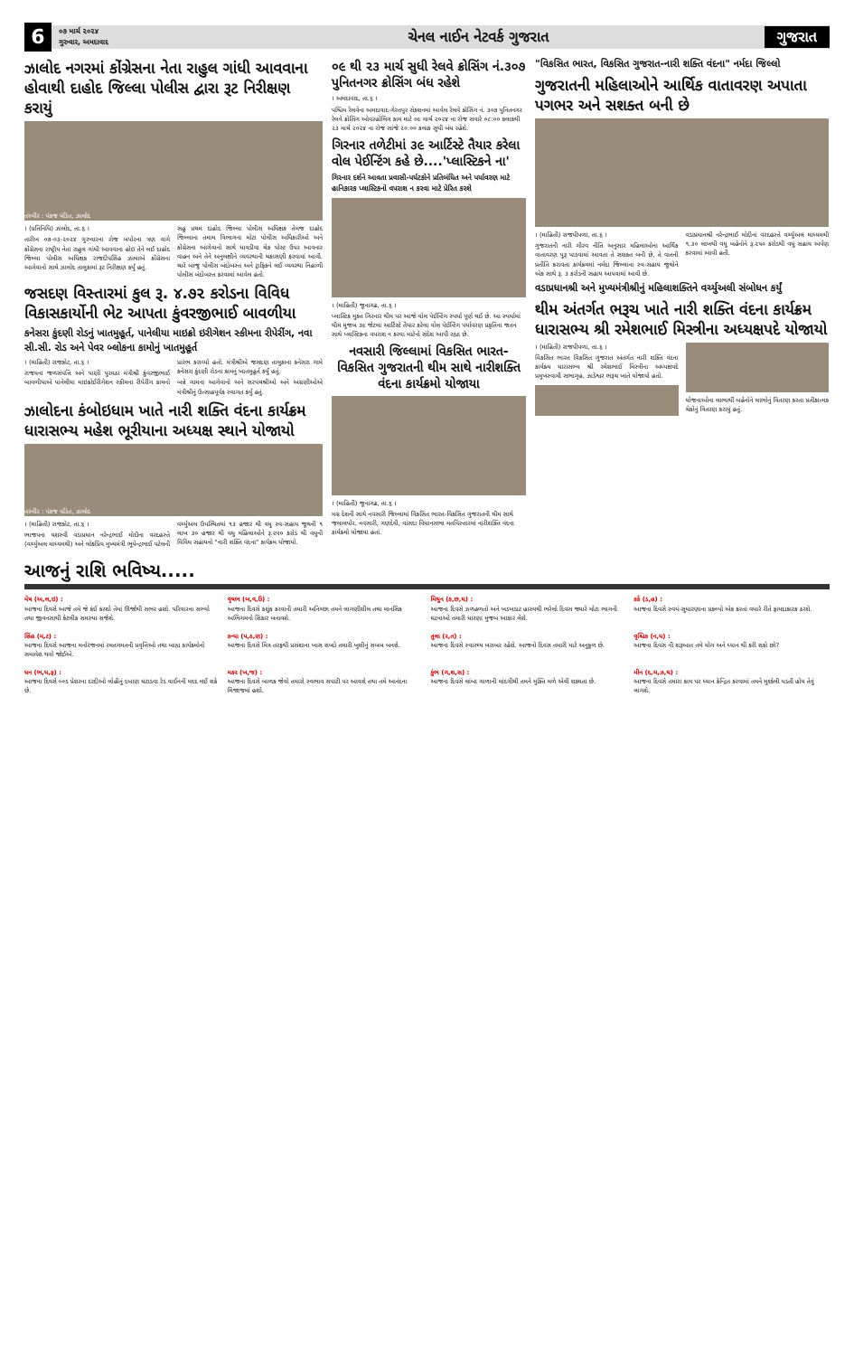6
૦૭ માર્ચ ૨૦૨૪
ગુરુવાર, અમદાવાદ
ચેનલ નાઈન નેટવર્ક ગુજરાત ગુજરાત
ઝાલોદ નગરમાં કોંગ્રેસના નેતા રાહુલ ગાંધી આવવાના હોવાથી દાહોદ જિલ્લા પોલીસ દ્વારા રૂટ નિરીક્ષણ કરાયું
તસ્વીર : પંકજ પંડિત, ઝાલોદ
। (પ્રતિનિધિ) ઝાલોદ, તા.૬ ।
તારીખ ૦૭-૦૩-૨૦૨૪ ગુરુવારના રોજ બપોરના ત્રણ વાગે કોંગ્રેસના રાષ્ટ્રીય નેતા રાહુલ ગાંધી આવવાના હોઇ તેને લઈ દાહોદ જિલ્લા પોલીસ અધિક્ષક રાજદીપસિંહ ઝાલાએ કોંગ્રેસના આગેવાનો સાથે ઝાલોદ તાલુકામાં રૂટ નિરીક્ષણ કર્યું હતું.
સહુ પ્રથમ દાહોદ જિલ્લા પોલીસ અધિક્ષક તેમજ દાહોદ જિલ્લાના તમામ વિભાગના મોટા પોલીસ અધિકારીઓ અને કોંગ્રેસના આગેવાનો સાથે ધાવડીયા ચેક પોસ્ટ ઉપર આવનાર વાહન અને તેને અનુલક્ષીને વ્યવસ્થાની ચકાસણી કરવામાં આવી. ચારે બાજુ પોલીસ બંદોબસ્ત અને ટ્રાફિકને લઈ વ્યવસ્થા નિહાળી પોલીસ બંદોબસ્ત કરવામાં આવેલ હતો.
જસદણ વિસ્તારમાં કુલ રૂ. ૪.૭૨ કરોડના વિવિધ વિકાસકાર્યોની ભેટ આપતા કુંવરજીભાઈ બાવળીયા
કનેસરા કુંદણી રોડનું ખાતમુહૂર્ત, પાનેલીયા માઇક્રો ઇરીગેશન સ્કીમના રીપેરીંગ, નવા સી.સી. રોડ અને પેવર બ્લોકના કામોનું ખાતમુહૂર્ત
। (માહિતી) રાજકોટ, તા.૬ ।
રાજયના જળસંપત્તિ અને પાણી પુરવઠા મંત્રીશ્રી કુંવરજીભાઈ બાવળીયાએ પાનેલીયા માઇક્રોઈરીગેશન સ્કીમના રીપેરીંગ કામનો પ્રારંભ કરાવ્યો હતો. મંત્રીશ્રીએ જસદણ તાલુકાના કનેસરા ગામે કનેસરા કુંદણી રોડના કામનું ખાતમુહૂર્ત કર્યું હતું.
બન્ને ગામના આગેવાનો અને સરપંચશ્રીઓ અને અગ્રણીઓએ મંત્રીશ્રીનું ઉત્સાહપૂર્વક સ્વાગત કર્યું હતું.
ઝાલોદના કંબોઇધામ ખાતે નારી શક્તિ વંદના કાર્યક્રમ ધારાસભ્ય મહેશ ભૂરીયાના અધ્યક્ષ સ્થાને યોજાયો
તસ્વીર : પંકજ પંડિત, ઝાલોદ
। (માહિતી) રાજકોટ, તા.૬ ।
ભાજપના યશસ્વી વડાપ્રધાન નરેન્દ્રભાઈ મોદીના વરદહસ્તે (વર્ચ્યુઅલ માધ્યમથી) અને લોકપ્રિય મુખ્યમંત્રી ભૂપેન્દ્રભાઈ પટેલની વર્ચ્યુઅલ ઉપસ્થિતમાં ૧૩ હજાર થી વધુ સ્વ-સહાય જૂથની ૧ લાખ ૩૦ હજાર થી વધુ મહિલાઓને રૂ.૨૫૦ કરોડ થી વધુની વિવિધ સહાયનો "નારી શક્તિ વંદના" કાર્યક્રમ યોજાયો.
૦૯ થી ૨૩ માર્ચ સુધી રેલવે ક્રોસિંગ નં.૩૦૭ પુનિતનગર ક્રોસિંગ બંધ રહેશે
। અમદાવાદ, તા.૬ ।
પશ્ચિમ રેલવેના અમદાવાદ-ગેરતપુર સેક્શનમાં આવેલ રેલવે ક્રોસિંગ નં. ૩૦૭ પુનિતનગર રેલવે ક્રોસિંગ ઓવરહોલિંગ કામ માટે ૦૯ માર્ચ ૨૦૨૪ ના રોજ સવારે ૦૮:૦૦ કલાકથી ૨૩ માર્ચ ૨૦૨૪ ના રોજ સાંજે ૨૦:૦૦ કલાક સુધી બંધ રહેશે.
ગિરનાર તળેટીમાં ૩૯ આર્ટિસ્ટે તૈયાર કરેલા વોલ પેઈન્ટિંગ કહે છે....'પ્લાસ્ટિકને ના'
ગિરનાર દર્શને આવતા પ્રવાસી-પર્યટકોને પ્રતિબંધિત અને પર્યાવરણ માટે હાનિકારક પ્લાસ્ટિકનો વપરાશ ન કરવા માટે પ્રેરિત કરશે
। (માહિતી) જૂનાગઢ, તા.૬ ।
પ્લાસ્ટિક મુક્ત ગિરનાર થીમ પર આજે વોલ પેઈન્ટિંગ સ્પર્ધા પૂર્ણ થઈ છે. આ સ્પર્ધામાં થીમ મુજબ ૩૯ જેટલા આર્ટિસ્ટે તૈયાર કરેલા વોલ પેઈન્ટિંગ પર્યાવરણ પ્રકૃતિના જતન સાથે પ્લાસ્ટિકના વપરાશ ન કરવા માટેનો સંદેશ આપી રહ્યા છે.
નવસારી જિલ્લામાં વિકસિત ભારત-વિકસિત ગુજરાતની થીમ સાથે નારીશક્તિ વંદના કાર્યક્રમો યોજાયા
। (માહિતી) જૂનાગઢ, તા.૬ ।
મગ્ર દેશની સાથે નવસારી જિલ્લામાં વિકસિત ભારત-વિકસિત ગુજરાતની થીમ સાથે જલાલપોર, નવસારી, ગણદેવી, વાંસદા વિધાનસભા મતવિસ્તારમાં નારીશક્તિ વંદના કાર્યક્રમો યોજાયા હતાં.
"વિકસિત ભારત, વિકસિત ગુજરાત-નારી શક્તિ વંદના" નર્મદા જિલ્લો
ગુજરાતની મહિલાઓને આર્થિક વાતાવરણ અપાતા પગભર અને સશક્ત બની છે
। (માહિતી) રાજપીપળા, તા.૬ ।
ગુજરાતની નારી ગૌરવ નીતિ અનુસાર મહિલાઓના આર્થિક વાતાવરણ પુરૂ પાડવામાં આવતા તે સશક્ત બની છે, તે વાતની પ્રતીતિ કરાવતા કાર્યક્રમમાં નર્મદા જિલ્લાના સ્વ-સહાય જૂથોને એક સાથે રૂ. ૩ કરોડની સહાય આપવામાં આવી છે.
વડાપ્રધાનશ્રી નરેન્દ્રભાઈ મોદીનાં વરદહસ્તે વર્ચ્યુઅલ માધ્યમથી ૧.૩૦ લાખથી વધુ બહેનોને રૂ.૨૫૦ કરોડથી વધુ સહાય અર્પણ કરવામાં આવી હતી.
વડાપ્રધાનશ્રી અને મુખ્યમંત્રીશ્રીનું મહિલાશક્તિને વર્ચ્યુઅલી સંબોધન કર્યું
થીમ અંતર્ગત ભરૂચ ખાતે નારી શક્તિ વંદના કાર્યક્રમ ધારાસભ્ય શ્રી રમેશભાઈ મિસ્ત્રીના અધ્યક્ષપદે યોજાયો
। (માહિતી) રાજપીપળા, તા.૬ ।
વિકસિત ભારત વિકસિત ગુજરાત અંતર્ગત નારી શક્તિ વંદના કાર્યક્રમ ધારાસભ્ય શ્રી રમેશભાઈ મિસ્ત્રીના અધ્યક્ષપદે પ્રમુખસ્વામી સભાગૃહ, ઝાડેશ્વર ભરૂચ ખાતે યોજાયો હતો.
યોજનાઓના લાભાર્થી બહેનોને લાભોનું વિતરણ કરતા પ્રતીકાત્મક ચેકોનું વિતરણ કરાયું હતું.
આજનું રાશિ ભવિષ્ય.....
મેષ (અ,લ,ઇ) :
આજના દિવસે આજે તમે જે કંઈ કરશો તેમાં ઊર્જાથી સભર હશો. પરિવારના સભ્યો તથા જીવનસાથી કેટલીક સમસ્યા સર્જશે.
વૃષભ (બ,વ,ઉ) :
આજના દિવસે કશુંક કરવાની તમારી અનિચ્છા તમને લાગણીશીલ તથા માનસિક અભિગમનો શિકાર બનાવશે.
મિથુન (ક,છ,ઘ) :
આજના દિવસે ઝળહળતો અને ખડખડાટ હાસ્યથી ભરેલો દિવસ જ્યારે મોટા ભાગની ઘટનાઓ તમારી ધારણા મુજબ આકાર લેશે.
કર્ક (ડ,હ) :
આજના દિવસે સ્વયં-સુધારણાના પ્રકલ્પો એક કરતાં વધારે રીતે ફાયદાકારક ઠરશે.
સિંહ (મ,ટ) :
આજના દિવસે આજના મનોરંજનમાં રમતગમતની પ્રવૃત્તિઓ તથા બાહ્ય કાર્યક્રમોનો સમાવેશ થવો જોઈએ.
કન્યા (પ,ઠ,ણ) :
આજના દિવસે મિત્ર તરફથી પ્રસંશાના ખાસ શબ્દો તમારી ખુશીનું સબબ બનશે.
તુલા (ર,ત) :
આજના દિવસે સ્વાસ્થ્ય બરાબર રહેશે. આજનો દિવસ તમારી માટે અનુકૂળ છે.
વૃશ્ચિક (ન,ય) :
આજના દિવસ ની શરૂઆત તમે યોગ અને ધ્યાન થી કરી શકો છો?
ધન (ભ,ધ,ફ) :
આજના દિવસે બ્લ્ડ પ્રેશરના દરદીઓ લોહીનું દબાણ ઘટાડવા રેડ વાઈનની મદદ લઈ શકે છે.
મકર (ખ,જ) :
આજના દિવસે બાળક જેવો તમારો સ્વભાવ સપાટી પર આવશે તથા તમે આનંદના મિજાજમાં હશો.
કુંભ (ગ,શ,સ) :
આજના દિવસે લાંબા ગાળાની માંદગીથી તમને મુક્તિ મળે એવી શક્યતા છે.
મીન (દ,ચ,ઝ,થ) :
આજના દિવસે તમારા કામ પર ધ્યાન કેન્દ્રિત કરવામાં તમને મુશ્કેલી પડતી હોય તેવું લાગશે.